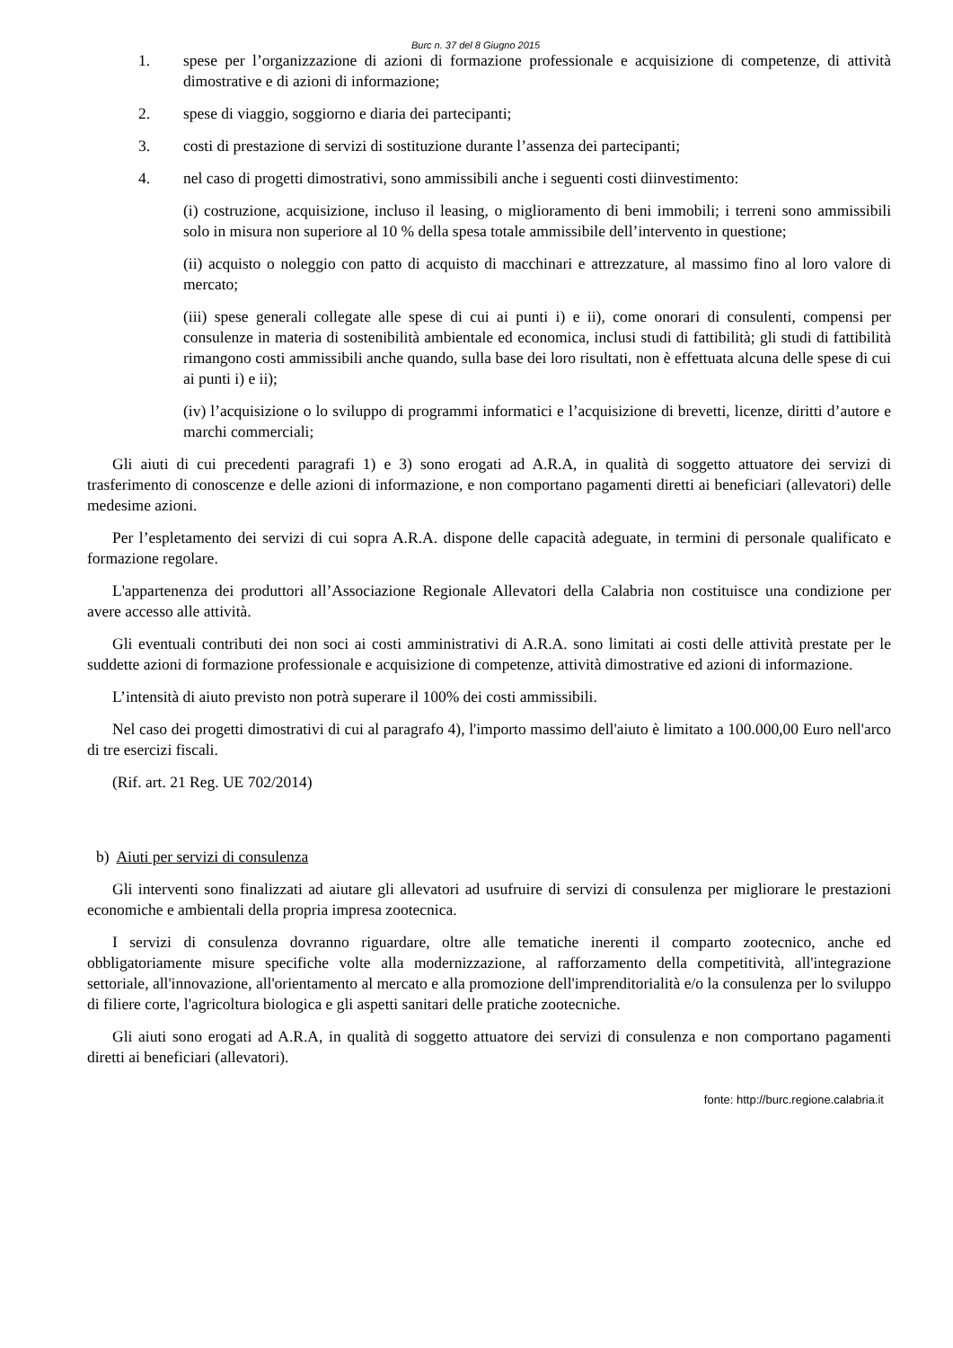Burc n. 37 del 8 Giugno 2015
1. spese per l’organizzazione di azioni di formazione professionale e acquisizione di competenze, di attività dimostrative e di azioni di informazione;
2. spese di viaggio, soggiorno e diaria dei partecipanti;
3. costi di prestazione di servizi di sostituzione durante l’assenza dei partecipanti;
4. nel caso di progetti dimostrativi, sono ammissibili anche i seguenti costi diinvestimento:
(i) costruzione, acquisizione, incluso il leasing, o miglioramento di beni immobili; i terreni sono ammissibili solo in misura non superiore al 10 % della spesa totale ammissibile dell’intervento in questione;
(ii) acquisto o noleggio con patto di acquisto di macchinari e attrezzature, al massimo fino al loro valore di mercato;
(iii) spese generali collegate alle spese di cui ai punti i) e ii), come onorari di consulenti, compensi per consulenze in materia di sostenibilità ambientale ed economica, inclusi studi di fattibilità; gli studi di fattibilità rimangono costi ammissibili anche quando, sulla base dei loro risultati, non è effettuata alcuna delle spese di cui ai punti i) e ii);
(iv) l’acquisizione o lo sviluppo di programmi informatici e l’acquisizione di brevetti, licenze, diritti d’autore e marchi commerciali;
Gli aiuti di cui precedenti paragrafi 1) e 3) sono erogati ad A.R.A, in qualità di soggetto attuatore dei servizi di trasferimento di conoscenze e delle azioni di informazione, e non comportano pagamenti diretti ai beneficiari (allevatori) delle medesime azioni.
Per l’espletamento dei servizi di cui sopra A.R.A. dispone delle capacità adeguate, in termini di personale qualificato e formazione regolare.
L'appartenenza dei produttori all’Associazione Regionale Allevatori della Calabria non costituisce una condizione per avere accesso alle attività.
Gli eventuali contributi dei non soci ai costi amministrativi di A.R.A. sono limitati ai costi delle attività prestate per le suddette azioni di formazione professionale e acquisizione di competenze, attività dimostrative ed azioni di informazione.
L’intensità di aiuto previsto non potrà superare il 100% dei costi ammissibili.
Nel caso dei progetti dimostrativi di cui al paragrafo 4), l'importo massimo dell'aiuto è limitato a 100.000,00 Euro nell'arco di tre esercizi fiscali.
(Rif. art. 21 Reg. UE 702/2014)
b) Aiuti per servizi di consulenza
Gli interventi sono finalizzati ad aiutare gli allevatori ad usufruire di servizi di consulenza per migliorare le prestazioni economiche e ambientali della propria impresa zootecnica.
I servizi di consulenza dovranno riguardare, oltre alle tematiche inerenti il comparto zootecnico, anche ed obbligatoriamente misure specifiche volte alla modernizzazione, al rafforzamento della competitività, all'integrazione settoriale, all'innovazione, all'orientamento al mercato e alla promozione dell'imprenditorialità e/o la consulenza per lo sviluppo di filiere corte, l'agricoltura biologica e gli aspetti sanitari delle pratiche zootecniche.
Gli aiuti sono erogati ad A.R.A, in qualità di soggetto attuatore dei servizi di consulenza e non comportano pagamenti diretti ai beneficiari (allevatori).
fonte: http://burc.regione.calabria.it